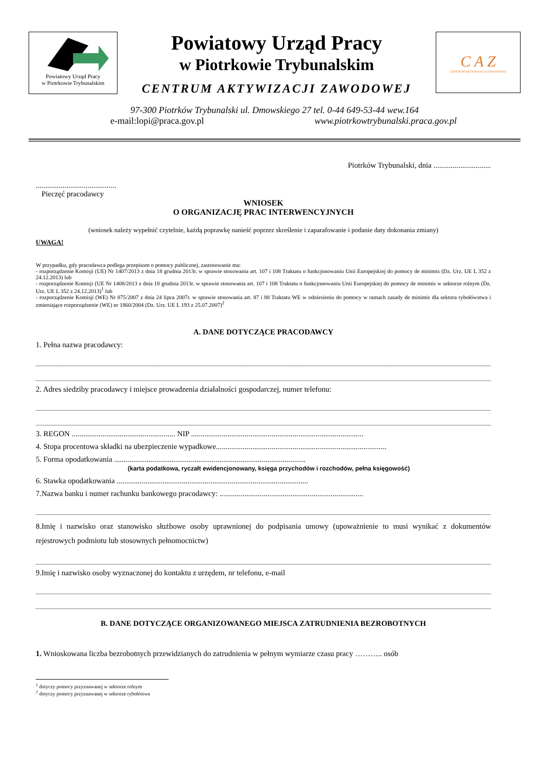Powiatowy Urząd Pracy
w Piotrkowie Trybunalskim
Powiatowy Urząd Pracy
w Piotrkowie Trybunalskim
CENTRUM AKTYWIZACJI ZAWODOWEJ
C A Z
CENTRUM AKTYWIZACJI ZAWODOWEJ
97-300 Piotrków Trybunalski ul. Dmowskiego 27 tel. 0-44 649-53-44 wew.164
e-mail:lopi@praca.gov.pl www.piotrkowtrybunalski.praca.gov.pl
Piotrków Trybunalski, dnia ..............................
..........................................
Pieczęć pracodawcy
WNIOSEK
O ORGANIZACJĘ PRAC INTERWENCYJNYCH
(wniosek należy wypełnić czytelnie, każdą poprawkę nanieść poprzez skreślenie i zaparafowanie i podanie daty dokonania zmiany)
UWAGA!
W przypadku, gdy pracodawca podlega przepisom o pomocy publicznej, zastosowanie ma:
- rozporządzenie Komisji (UE) Nr 1407/2013 z dnia 18 grudnia 2013r. w sprawie stosowania art. 107 i 108 Traktatu o funkcjonowaniu Unii Europejskiej do pomocy de minimis (Dz. Urz. UE L 352 z 24.12.2013) lub
- rozporządzenie Komisji (UE Nr 1408/2013 z dnia 18 grudnia 2013r. w sprawie stosowania art. 107 i 108 Traktatu o funkcjonowaniu Unii Europejskiej do pomocy de minimis w sektorze rolnym (Dz. Urz. UE L 352 z 24.12.2013)<sup>1</sup> lub
- rozporządzenie Komisji (WE) Nr 875/2007 z dnia 24 lipca 2007r. w sprawie stosowania art. 87 i 88 Traktatu WE w odniesieniu do pomocy w ramach zasady de minimis dla sektora rybołówstwa i zmieniające rozporządzenie (WE) nr 1860/2004 (Dz. Urz. UE L 193 z 25.07.2007)<sup>2</sup>
A. DANE DOTYCZĄCE PRACODAWCY
1. Pełna nazwa pracodawcy:
2. Adres siedziby pracodawcy i miejsce prowadzenia działalności gospodarczej, numer telefonu:
3. REGON ...................................................... NIP ..........................................................................................
4. Stopa procentowa składki na ubezpieczenie wypadkowe.........................................................................................
5. Forma opodatkowania ....................................................................................................
(karta podatkowa, ryczałt ewidencjonowany, księga przychodów i rozchodów, pełna księgowość)
6. Stawka opodatkowania ....................................................................................................
7.Nazwa banku i numer rachunku bankowego pracodawcy: ...........................................................................
8.Imię i nazwisko oraz stanowisko służbowe osoby uprawnionej do podpisania umowy (upoważnienie to musi wynikać z dokumentów rejestrowych podmiotu lub stosownych pełnomocnictw)
9.Imię i nazwisko osoby wyznaczonej do kontaktu z urzędem, nr telefonu, e-mail
B. DANE DOTYCZĄCE ORGANIZOWANEGO MIEJSCA ZATRUDNIENIA BEZROBOTNYCH
1. Wnioskowana liczba bezrobotnych przewidzianych do zatrudnienia w pełnym wymiarze czasu pracy ……….. osób
<sup>1</sup> dotyczy pomocy przyznawanej w sektorze rolnym
<sup>2</sup> dotyczy pomocy przyznawanej w sektorze rybołóstwa